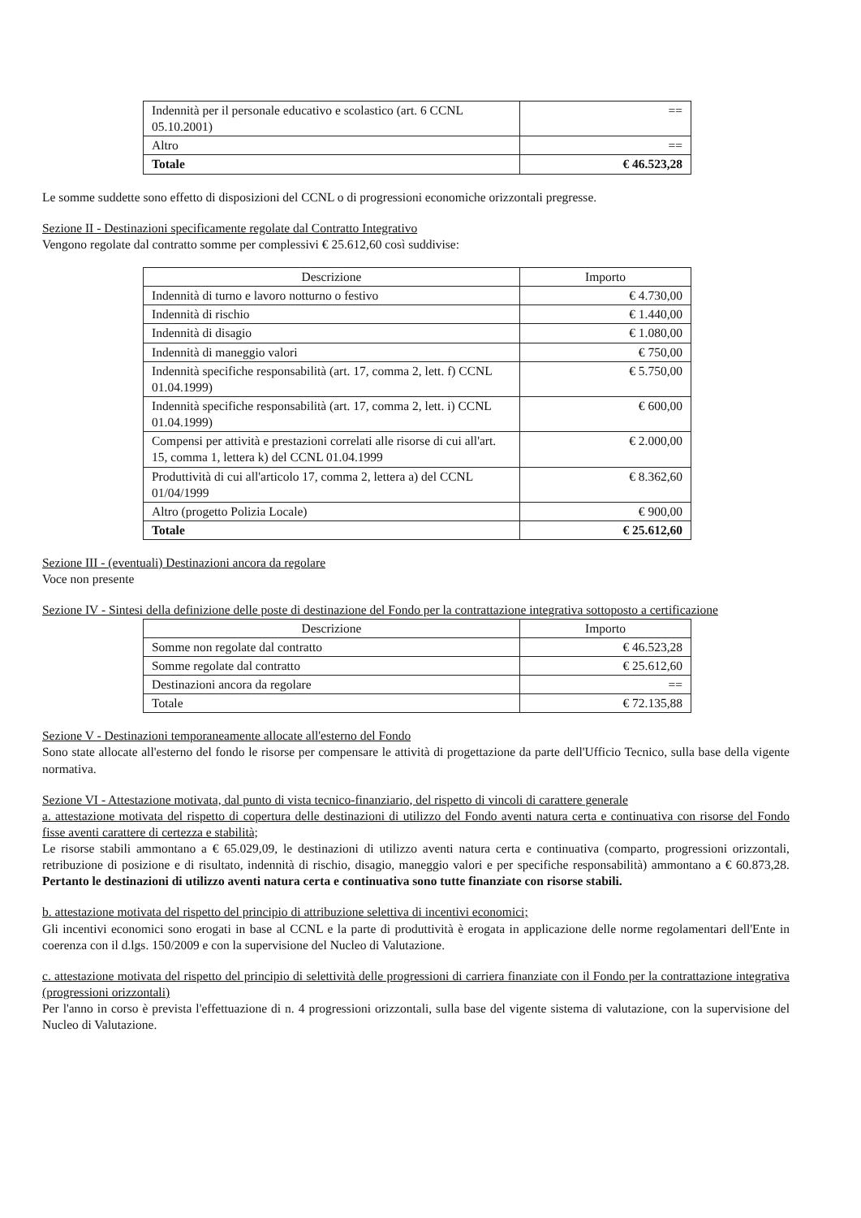| Indennità per il personale educativo e scolastico (art. 6 CCNL 05.10.2001) | == |
| Altro | == |
| Totale | € 46.523,28 |
Le somme suddette sono effetto di disposizioni del CCNL o di progressioni economiche orizzontali pregresse.
Sezione II - Destinazioni specificamente regolate dal Contratto Integrativo
Vengono regolate dal contratto somme per complessivi € 25.612,60 così suddivise:
| Descrizione | Importo |
| --- | --- |
| Indennità di turno e lavoro notturno o festivo | € 4.730,00 |
| Indennità di rischio | € 1.440,00 |
| Indennità di disagio | € 1.080,00 |
| Indennità di maneggio valori | € 750,00 |
| Indennità specifiche responsabilità (art. 17, comma 2, lett. f) CCNL 01.04.1999) | € 5.750,00 |
| Indennità specifiche responsabilità (art. 17, comma 2, lett. i) CCNL 01.04.1999) | € 600,00 |
| Compensi per attività e prestazioni correlati alle risorse di cui all'art. 15, comma 1, lettera k) del CCNL 01.04.1999 | € 2.000,00 |
| Produttività di cui all'articolo 17, comma 2, lettera a) del CCNL 01/04/1999 | € 8.362,60 |
| Altro (progetto Polizia Locale) | € 900,00 |
| Totale | € 25.612,60 |
Sezione III - (eventuali) Destinazioni ancora da regolare
Voce non presente
Sezione IV - Sintesi della definizione delle poste di destinazione del Fondo per la contrattazione integrativa sottoposto a certificazione
| Descrizione | Importo |
| --- | --- |
| Somme non regolate dal contratto | € 46.523,28 |
| Somme regolate dal contratto | € 25.612,60 |
| Destinazioni ancora da regolare | == |
| Totale | € 72.135,88 |
Sezione V - Destinazioni temporaneamente allocate all'esterno del Fondo
Sono state allocate all'esterno del fondo le risorse per compensare le attività di progettazione da parte dell'Ufficio Tecnico, sulla base della vigente normativa.
Sezione VI - Attestazione motivata, dal punto di vista tecnico-finanziario, del rispetto di vincoli di carattere generale
a. attestazione motivata del rispetto di copertura delle destinazioni di utilizzo del Fondo aventi natura certa e continuativa con risorse del Fondo fisse aventi carattere di certezza e stabilità;
Le risorse stabili ammontano a € 65.029,09, le destinazioni di utilizzo aventi natura certa e continuativa (comparto, progressioni orizzontali, retribuzione di posizione e di risultato, indennità di rischio, disagio, maneggio valori e per specifiche responsabilità) ammontano a € 60.873,28. Pertanto le destinazioni di utilizzo aventi natura certa e continuativa sono tutte finanziate con risorse stabili.
b. attestazione motivata del rispetto del principio di attribuzione selettiva di incentivi economici;
Gli incentivi economici sono erogati in base al CCNL e la parte di produttività è erogata in applicazione delle norme regolamentari dell'Ente in coerenza con il d.lgs. 150/2009 e con la supervisione del Nucleo di Valutazione.
c. attestazione motivata del rispetto del principio di selettività delle progressioni di carriera finanziate con il Fondo per la contrattazione integrativa (progressioni orizzontali)
Per l'anno in corso è prevista l'effettuazione di n. 4 progressioni orizzontali, sulla base del vigente sistema di valutazione, con la supervisione del Nucleo di Valutazione.